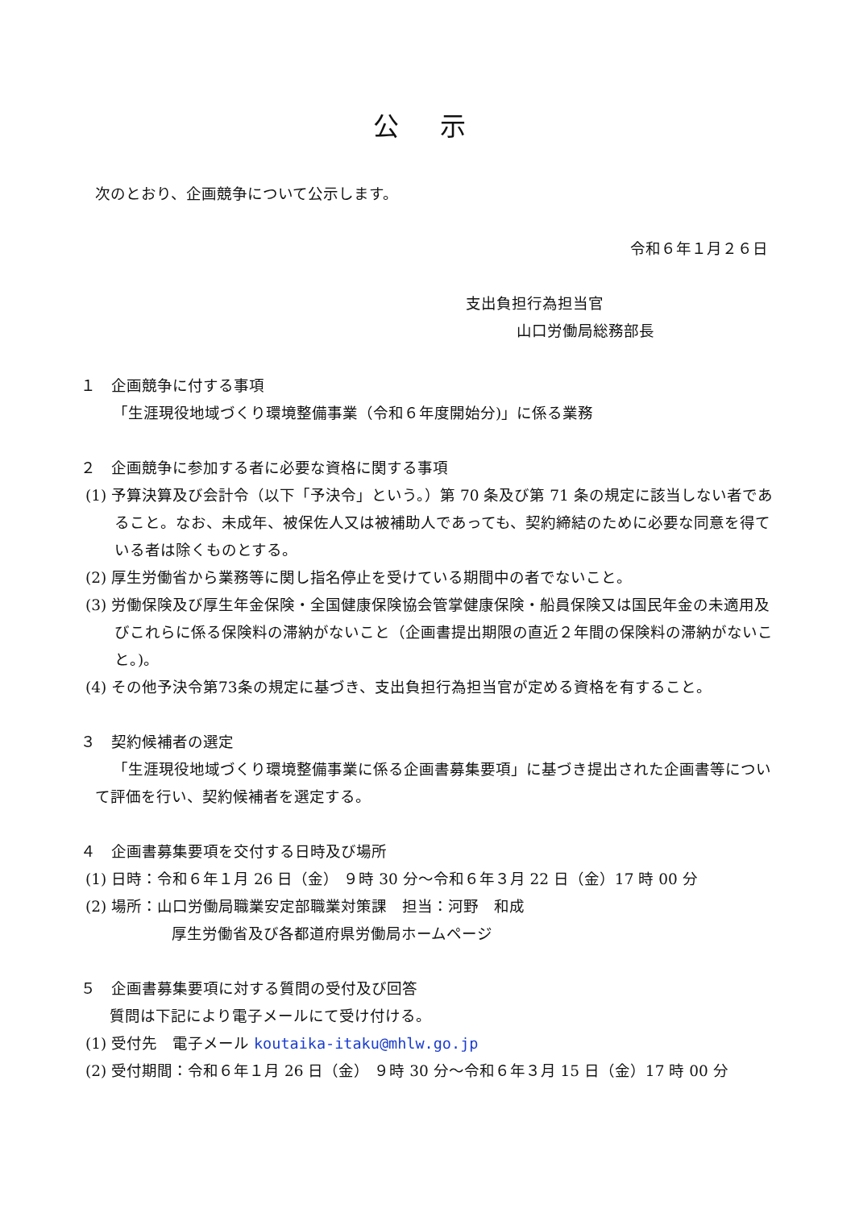公 示
次のとおり、企画競争について公示します。
令和６年１月２６日
支出負担行為担当官
山口労働局総務部長
１　企画競争に付する事項
「生涯現役地域づくり環境整備事業（令和６年度開始分)」に係る業務
２　企画競争に参加する者に必要な資格に関する事項
(1) 予算決算及び会計令（以下「予決令」という。）第 70 条及び第 71 条の規定に該当しない者であること。なお、未成年、被保佐人又は被補助人であっても、契約締結のために必要な同意を得ている者は除くものとする。
(2) 厚生労働省から業務等に関し指名停止を受けている期間中の者でないこと。
(3) 労働保険及び厚生年金保険・全国健康保険協会管掌健康保険・船員保険又は国民年金の未適用及びこれらに係る保険料の滞納がないこと（企画書提出期限の直近２年間の保険料の滞納がないこと。)。
(4) その他予決令第73条の規定に基づき、支出負担行為担当官が定める資格を有すること。
３　契約候補者の選定
「生涯現役地域づくり環境整備事業に係る企画書募集要項」に基づき提出された企画書等について評価を行い、契約候補者を選定する。
４　企画書募集要項を交付する日時及び場所
(1) 日時：令和６年１月 26 日（金） ９時 30 分～令和６年３月 22 日（金）17 時 00 分
(2) 場所：山口労働局職業安定部職業対策課　担当：河野　和成
厚生労働省及び各都道府県労働局ホームページ
５　企画書募集要項に対する質問の受付及び回答
質問は下記により電子メールにて受け付ける。
(1) 受付先　電子メール koutaika-itaku@mhlw.go.jp
(2) 受付期間：令和６年１月 26 日（金） ９時 30 分～令和６年３月 15 日（金）17 時 00 分